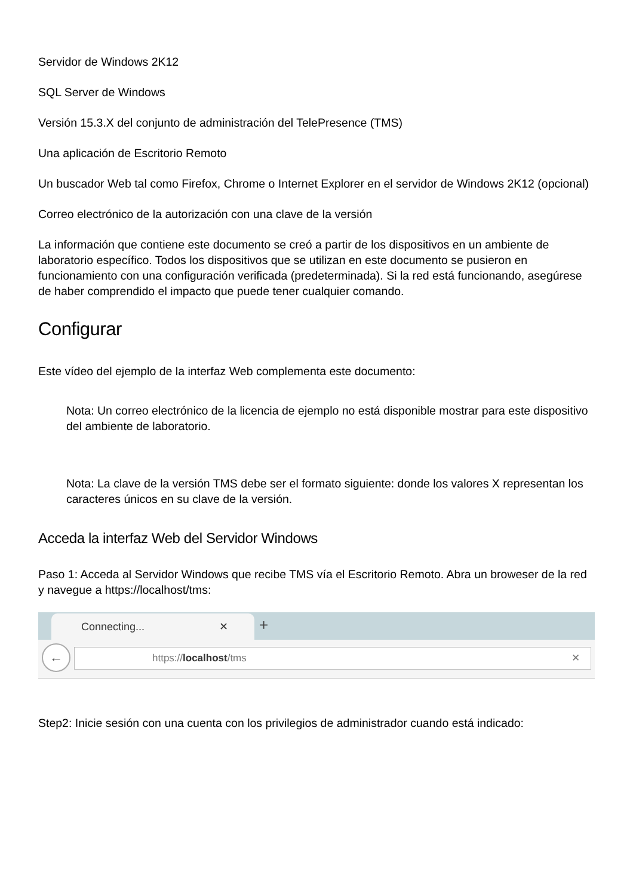Servidor de Windows 2K12
SQL Server de Windows
Versión 15.3.X del conjunto de administración del TelePresence (TMS)
Una aplicación de Escritorio Remoto
Un buscador Web tal como Firefox, Chrome o Internet Explorer en el servidor de Windows 2K12 (opcional)
Correo electrónico de la autorización con una clave de la versión
La información que contiene este documento se creó a partir de los dispositivos en un ambiente de laboratorio específico. Todos los dispositivos que se utilizan en este documento se pusieron en funcionamiento con una configuración verificada (predeterminada). Si la red está funcionando, asegúrese de haber comprendido el impacto que puede tener cualquier comando.
Configurar
Este vídeo del ejemplo de la interfaz Web complementa este documento:
Nota: Un correo electrónico de la licencia de ejemplo no está disponible mostrar para este dispositivo del ambiente de laboratorio.
Nota: La clave de la versión TMS debe ser el formato siguiente: donde los valores X representan los caracteres únicos en su clave de la versión.
Acceda la interfaz Web del Servidor Windows
Paso 1: Acceda al Servidor Windows que recibe TMS vía el Escritorio Remoto. Abra un broweser de la red y navegue a https://localhost/tms:
Connecting... ✕ +
← https://localhost/tms ✕
Step2: Inicie sesión con una cuenta con los privilegios de administrador cuando está indicado: